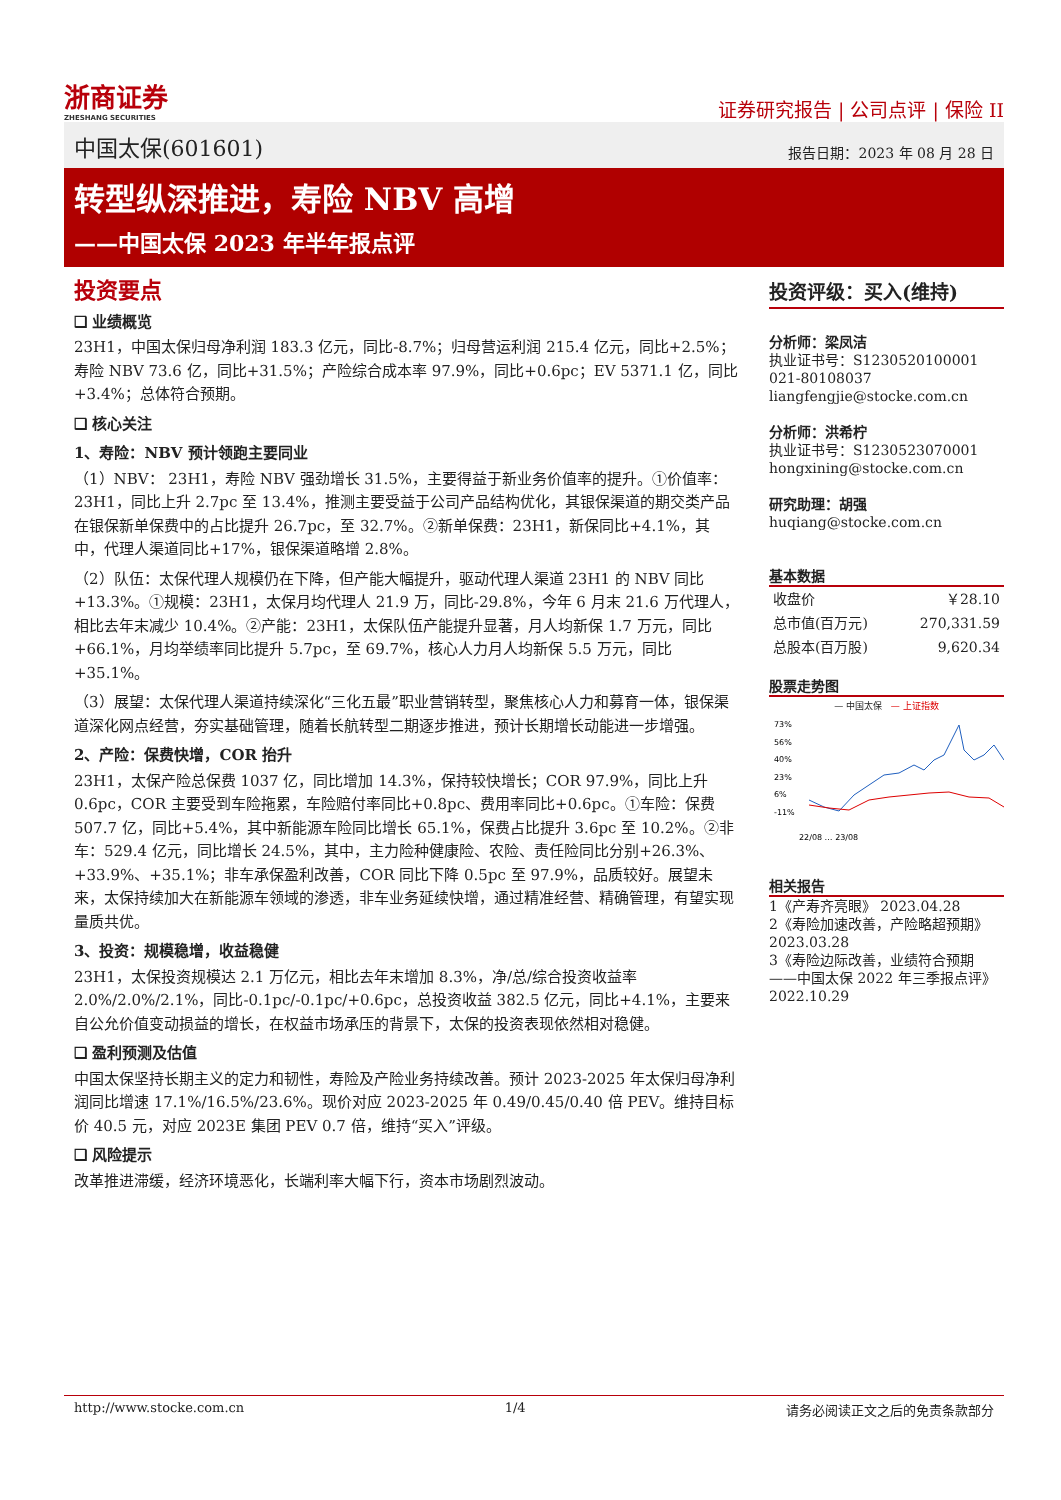浙商证券
ZHESHANG SECURITIES
证券研究报告 | 公司点评 | 保险 II
中国太保(601601) 报告日期：2023 年 08 月 28 日
转型纵深推进，寿险 NBV 高增
——中国太保 2023 年半年报点评
投资要点
❑ 业绩概览
23H1，中国太保归母净利润 183.3 亿元，同比-8.7%；归母营运利润 215.4 亿元，同比+2.5%；寿险 NBV 73.6 亿，同比+31.5%；产险综合成本率 97.9%，同比+0.6pc；EV 5371.1 亿，同比+3.4%；总体符合预期。
❑ 核心关注
1、寿险：NBV 预计领跑主要同业
（1）NBV： 23H1，寿险 NBV 强劲增长 31.5%，主要得益于新业务价值率的提升。①价值率：23H1，同比上升 2.7pc 至 13.4%，推测主要受益于公司产品结构优化，其银保渠道的期交类产品在银保新单保费中的占比提升 26.7pc，至 32.7%。②新单保费：23H1，新保同比+4.1%，其中，代理人渠道同比+17%，银保渠道略增 2.8%。
（2）队伍：太保代理人规模仍在下降，但产能大幅提升，驱动代理人渠道 23H1 的 NBV 同比+13.3%。①规模：23H1，太保月均代理人 21.9 万，同比-29.8%，今年 6 月末 21.6 万代理人，相比去年末减少 10.4%。②产能：23H1，太保队伍产能提升显著，月人均新保 1.7 万元，同比+66.1%，月均举绩率同比提升 5.7pc，至 69.7%，核心人力月人均新保 5.5 万元，同比+35.1%。
（3）展望：太保代理人渠道持续深化“三化五最”职业营销转型，聚焦核心人力和募育一体，银保渠道深化网点经营，夯实基础管理，随着长航转型二期逐步推进，预计长期增长动能进一步增强。
2、产险：保费快增，COR 抬升
23H1，太保产险总保费 1037 亿，同比增加 14.3%，保持较快增长；COR 97.9%，同比上升 0.6pc，COR 主要受到车险拖累，车险赔付率同比+0.8pc、费用率同比+0.6pc。①车险：保费 507.7 亿，同比+5.4%，其中新能源车险同比增长 65.1%，保费占比提升 3.6pc 至 10.2%。②非车：529.4 亿元，同比增长 24.5%，其中，主力险种健康险、农险、责任险同比分别+26.3%、+33.9%、+35.1%；非车承保盈利改善，COR 同比下降 0.5pc 至 97.9%，品质较好。展望未来，太保持续加大在新能源车领域的渗透，非车业务延续快增，通过精准经营、精确管理，有望实现量质共优。
3、投资：规模稳增，收益稳健
23H1，太保投资规模达 2.1 万亿元，相比去年末增加 8.3%，净/总/综合投资收益率 2.0%/2.0%/2.1%，同比-0.1pc/-0.1pc/+0.6pc，总投资收益 382.5 亿元，同比+4.1%，主要来自公允价值变动损益的增长，在权益市场承压的背景下，太保的投资表现依然相对稳健。
❑ 盈利预测及估值
中国太保坚持长期主义的定力和韧性，寿险及产险业务持续改善。预计 2023-2025 年太保归母净利润同比增速 17.1%/16.5%/23.6%。现价对应 2023-2025 年 0.49/0.45/0.40 倍 PEV。维持目标价 40.5 元，对应 2023E 集团 PEV 0.7 倍，维持“买入”评级。
❑ 风险提示
改革推进滞缓，经济环境恶化，长端利率大幅下行，资本市场剧烈波动。
投资评级：买入(维持)
分析师：梁凤洁
执业证书号：S1230520100001
021-80108037
liangfengjie@stocke.com.cn
分析师：洪希柠
执业证书号：S1230523070001
hongxining@stocke.com.cn
研究助理：胡强
huqiang@stocke.com.cn
基本数据
| 收盘价 | ￥28.10 |
| 总市值(百万元) | 270,331.59 |
| 总股本(百万股) | 9,620.34 |
股票走势图
— 中国太保 — 上证指数
73%
56%
40%
23%
6%
-11%
22/08 … 23/08
相关报告
1《产寿齐亮眼》 2023.04.28
2《寿险加速改善，产险略超预期》 2023.03.28
3《寿险边际改善，业绩符合预期 ——中国太保 2022 年三季报点评》 2022.10.29
http://www.stocke.com.cn 1/4 请务必阅读正文之后的免责条款部分